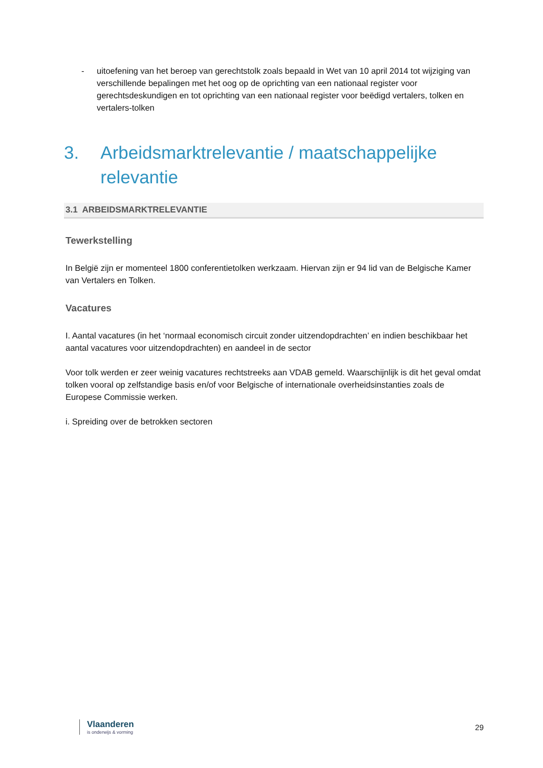- uitoefening van het beroep van gerechtstolk zoals bepaald in Wet van 10 april 2014 tot wijziging van verschillende bepalingen met het oog op de oprichting van een nationaal register voor gerechtsdeskundigen en tot oprichting van een nationaal register voor beëdigd vertalers, tolken en vertalers-tolken
3. Arbeidsmarktrelevantie / maatschappelijke relevantie
3.1 ARBEIDSMARKTRELEVANTIE
Tewerkstelling
In België zijn er momenteel 1800 conferentietolken werkzaam. Hiervan zijn er 94 lid van de Belgische Kamer van Vertalers en Tolken.
Vacatures
I. Aantal vacatures (in het ‘normaal economisch circuit zonder uitzendopdrachten’ en indien beschikbaar het aantal vacatures voor uitzendopdrachten) en aandeel in de sector
Voor tolk werden er zeer weinig vacatures rechtstreeks aan VDAB gemeld. Waarschijnlijk is dit het geval omdat tolken vooral op zelfstandige basis en/of voor Belgische of internationale overheidsinstanties zoals de Europese Commissie werken.
i. Spreiding over de betrokken sectoren
Vlaanderen
is onderwijs & vorming
29